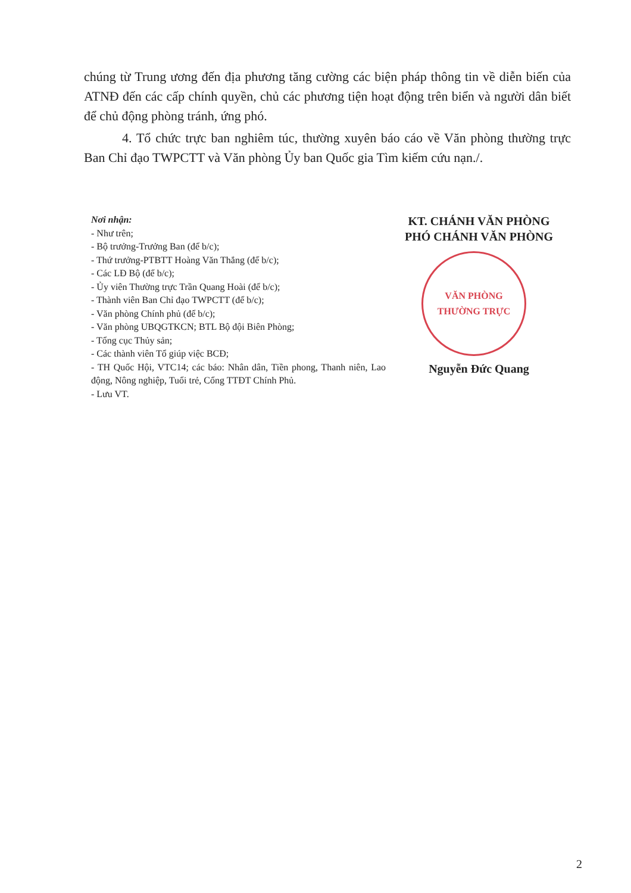chúng từ Trung ương đến địa phương tăng cường các biện pháp thông tin về diễn biến của ATNĐ đến các cấp chính quyền, chủ các phương tiện hoạt động trên biển và người dân biết để chủ động phòng tránh, ứng phó.
4. Tổ chức trực ban nghiêm túc, thường xuyên báo cáo về Văn phòng thường trực Ban Chỉ đạo TWPCTT và Văn phòng Ủy ban Quốc gia Tìm kiếm cứu nạn./.
Nơi nhận:
- Như trên;
- Bộ trưởng-Trưởng Ban (để b/c);
- Thứ trưởng-PTBTT Hoàng Văn Thắng (để b/c);
- Các LĐ Bộ (để b/c);
- Ủy viên Thường trực Trần Quang Hoài (để b/c);
- Thành viên Ban Chỉ đạo TWPCTT (để b/c);
- Văn phòng Chính phủ (để b/c);
- Văn phòng UBQGTKCN; BTL Bộ đội Biên Phòng;
- Tổng cục Thủy sản;
- Các thành viên Tổ giúp việc BCĐ;
- TH Quốc Hội, VTC14; các báo: Nhân dân, Tiền phong, Thanh niên, Lao động, Nông nghiệp, Tuổi trẻ, Cổng TTĐT Chính Phủ.
- Lưu VT.
KT. CHÁNH VĂN PHÒNG
PHÓ CHÁNH VĂN PHÒNG
VĂN PHÒNG
THƯỜNG TRỰC
Nguyễn Đức Quang
2